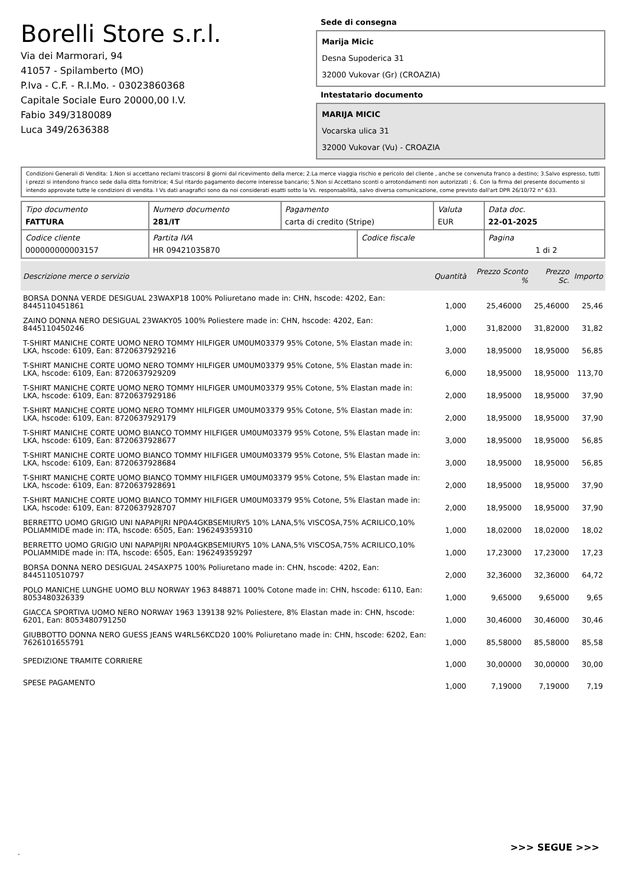Borelli Store s.r.l.
Via dei Marmorari, 94
41057 - Spilamberto (MO)
P.Iva - C.F. - R.I.Mo. - 03023860368
Capitale Sociale Euro 20000,00 I.V.
Fabio 349/3180089
Luca 349/2636388
Sede di consegna
Marija Micic
Desna Supoderica 31
32000 Vukovar (Gr) (CROAZIA)
Intestatario documento
MARIJA MICIC
Vocarska ulica 31
32000 Vukovar (Vu) - CROAZIA
Condizioni Generali di Vendita: 1.Non si accettano reclami trascorsi 8 giorni dal ricevimento della merce; 2.La merce viaggia rischio e pericolo del cliente , anche se convenuta franco a destino; 3.Salvo espresso, tutti i prezzi si intendono franco sede dalla ditta fornitrice; 4.Sul ritardo pagamento decorre interesse bancario; 5.Non si Accettano sconti o arrotondamenti non autorizzati ; 6. Con la firma del presente documento si intendo approvate tutte le condizioni di vendita. I Vs dati anagrafici sono da noi considerati esatti sotto la Vs. responsabilità, salvo diversa comunicazione, come previsto dall'art DPR 26/10/72 n° 633.
| Tipo documento FATTURA | Numero documento 281/IT | Pagamento carta di credito (Stripe) | | Valuta EUR | Data doc. 22-01-2025 |
| Codice cliente 000000000003157 | Partita IVA HR 09421035870 | | Codice fiscale | | Pagina 1 di 2 |
| Descrizione merce o servizio | Quantità | Prezzo Sconto % | Prezzo Sc. | Importo |
| --- | --- | --- | --- | --- |
| BORSA DONNA VERDE DESIGUAL 23WAXP18 100% Poliuretano made in: CHN, hscode: 4202, Ean: 8445110451861 | 1,000 | 25,46000 | 25,46000 | 25,46 |
| ZAINO DONNA NERO DESIGUAL 23WAKY05 100% Poliestere made in: CHN, hscode: 4202, Ean: 8445110450246 | 1,000 | 31,82000 | 31,82000 | 31,82 |
| T-SHIRT MANICHE CORTE UOMO NERO TOMMY HILFIGER UM0UM03379 95% Cotone, 5% Elastan made in: LKA, hscode: 6109, Ean: 8720637929216 | 3,000 | 18,95000 | 18,95000 | 56,85 |
| T-SHIRT MANICHE CORTE UOMO NERO TOMMY HILFIGER UM0UM03379 95% Cotone, 5% Elastan made in: LKA, hscode: 6109, Ean: 8720637929209 | 6,000 | 18,95000 | 18,95000 | 113,70 |
| T-SHIRT MANICHE CORTE UOMO NERO TOMMY HILFIGER UM0UM03379 95% Cotone, 5% Elastan made in: LKA, hscode: 6109, Ean: 8720637929186 | 2,000 | 18,95000 | 18,95000 | 37,90 |
| T-SHIRT MANICHE CORTE UOMO NERO TOMMY HILFIGER UM0UM03379 95% Cotone, 5% Elastan made in: LKA, hscode: 6109, Ean: 8720637929179 | 2,000 | 18,95000 | 18,95000 | 37,90 |
| T-SHIRT MANICHE CORTE UOMO BIANCO TOMMY HILFIGER UM0UM03379 95% Cotone, 5% Elastan made in: LKA, hscode: 6109, Ean: 8720637928677 | 3,000 | 18,95000 | 18,95000 | 56,85 |
| T-SHIRT MANICHE CORTE UOMO BIANCO TOMMY HILFIGER UM0UM03379 95% Cotone, 5% Elastan made in: LKA, hscode: 6109, Ean: 8720637928684 | 3,000 | 18,95000 | 18,95000 | 56,85 |
| T-SHIRT MANICHE CORTE UOMO BIANCO TOMMY HILFIGER UM0UM03379 95% Cotone, 5% Elastan made in: LKA, hscode: 6109, Ean: 8720637928691 | 2,000 | 18,95000 | 18,95000 | 37,90 |
| T-SHIRT MANICHE CORTE UOMO BIANCO TOMMY HILFIGER UM0UM03379 95% Cotone, 5% Elastan made in: LKA, hscode: 6109, Ean: 8720637928707 | 2,000 | 18,95000 | 18,95000 | 37,90 |
| BERRETTO UOMO GRIGIO UNI NAPAPIJRI NP0A4GKBSEMIURY5 10% LANA,5% VISCOSA,75% ACRILICO,10% POLIAMMIDE made in: ITA, hscode: 6505, Ean: 196249359310 | 1,000 | 18,02000 | 18,02000 | 18,02 |
| BERRETTO UOMO GRIGIO UNI NAPAPIJRI NP0A4GKBSEMIURY5 10% LANA,5% VISCOSA,75% ACRILICO,10% POLIAMMIDE made in: ITA, hscode: 6505, Ean: 196249359297 | 1,000 | 17,23000 | 17,23000 | 17,23 |
| BORSA DONNA NERO DESIGUAL 24SAXP75 100% Poliuretano made in: CHN, hscode: 4202, Ean: 8445110510797 | 2,000 | 32,36000 | 32,36000 | 64,72 |
| POLO MANICHE LUNGHE UOMO BLU NORWAY 1963 848871 100% Cotone made in: CHN, hscode: 6110, Ean: 8053480326339 | 1,000 | 9,65000 | 9,65000 | 9,65 |
| GIACCA SPORTIVA UOMO NERO NORWAY 1963 139138 92% Poliestere, 8% Elastan made in: CHN, hscode: 6201, Ean: 8053480791250 | 1,000 | 30,46000 | 30,46000 | 30,46 |
| GIUBBOTTO DONNA NERO GUESS JEANS W4RL56KCD20 100% Poliuretano made in: CHN, hscode: 6202, Ean: 7626101655791 | 1,000 | 85,58000 | 85,58000 | 85,58 |
| SPEDIZIONE TRAMITE CORRIERE | 1,000 | 30,00000 | 30,00000 | 30,00 |
| SPESE PAGAMENTO | 1,000 | 7,19000 | 7,19000 | 7,19 |
>>> SEGUE >>>
-